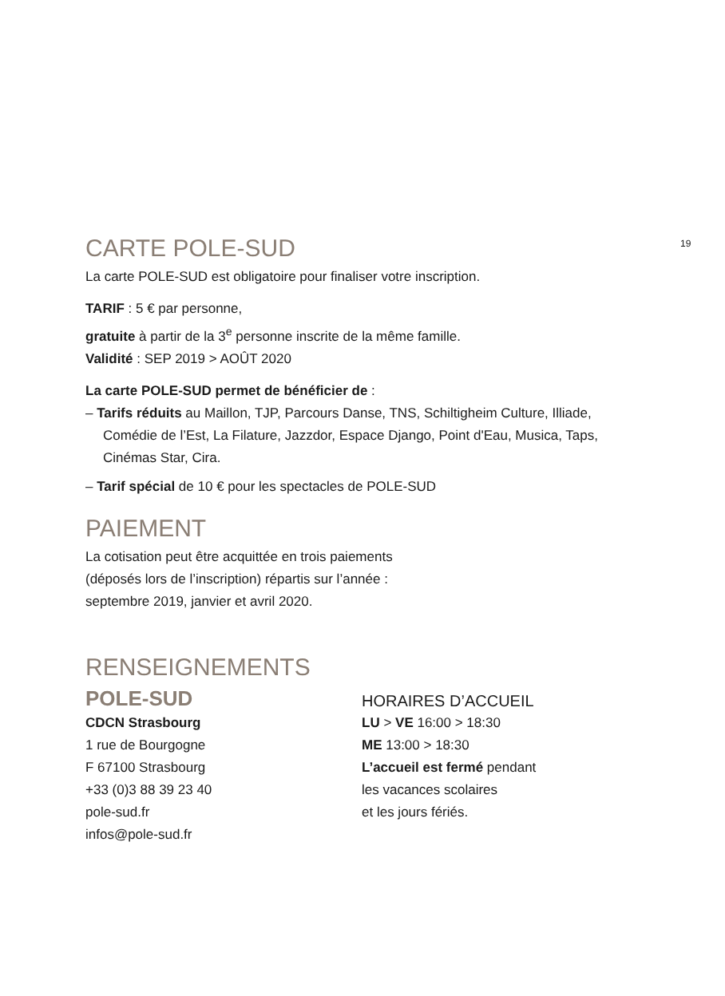19
CARTE POLE-SUD
La carte POLE-SUD est obligatoire pour finaliser votre inscription.
TARIF : 5 € par personne,
gratuite à partir de la 3<sup>e</sup> personne inscrite de la même famille.
Validité : SEP 2019 > AOÛT 2020
La carte POLE-SUD permet de bénéficier de :
– Tarifs réduits au Maillon, TJP, Parcours Danse, TNS, Schiltigheim Culture, Illiade, Comédie de l’Est, La Filature, Jazzdor, Espace Django, Point d'Eau, Musica, Taps, Cinémas Star, Cira.
– Tarif spécial de 10 € pour les spectacles de POLE-SUD
PAIEMENT
La cotisation peut être acquittée en trois paiements
(déposés lors de l’inscription) répartis sur l’année :
septembre 2019, janvier et avril 2020.
RENSEIGNEMENTS
POLE-SUD
CDCN Strasbourg
1 rue de Bourgogne
F 67100 Strasbourg
+33 (0)3 88 39 23 40
pole-sud.fr
infos@pole-sud.fr
HORAIRES D’ACCUEIL
LU > VE 16:00 > 18:30
ME 13:00 > 18:30
L’accueil est fermé pendant
les vacances scolaires
et les jours fériés.